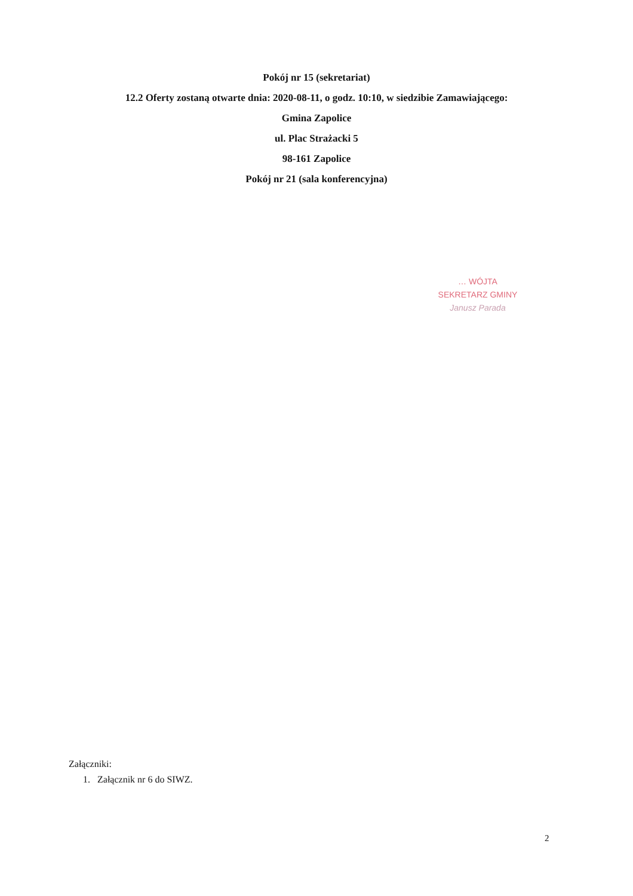Pokój nr 15 (sekretariat)
12.2 Oferty zostaną otwarte dnia: 2020-08-11, o godz. 10:10, w siedzibie Zamawiającego:
Gmina Zapolice
ul. Plac Strażacki 5
98-161 Zapolice
Pokój nr 21 (sala konferencyjna)
… WÓJTA
SEKRETARZ GMINY
Janusz Parada
Załączniki:
1. Załącznik nr 6 do SIWZ.
2